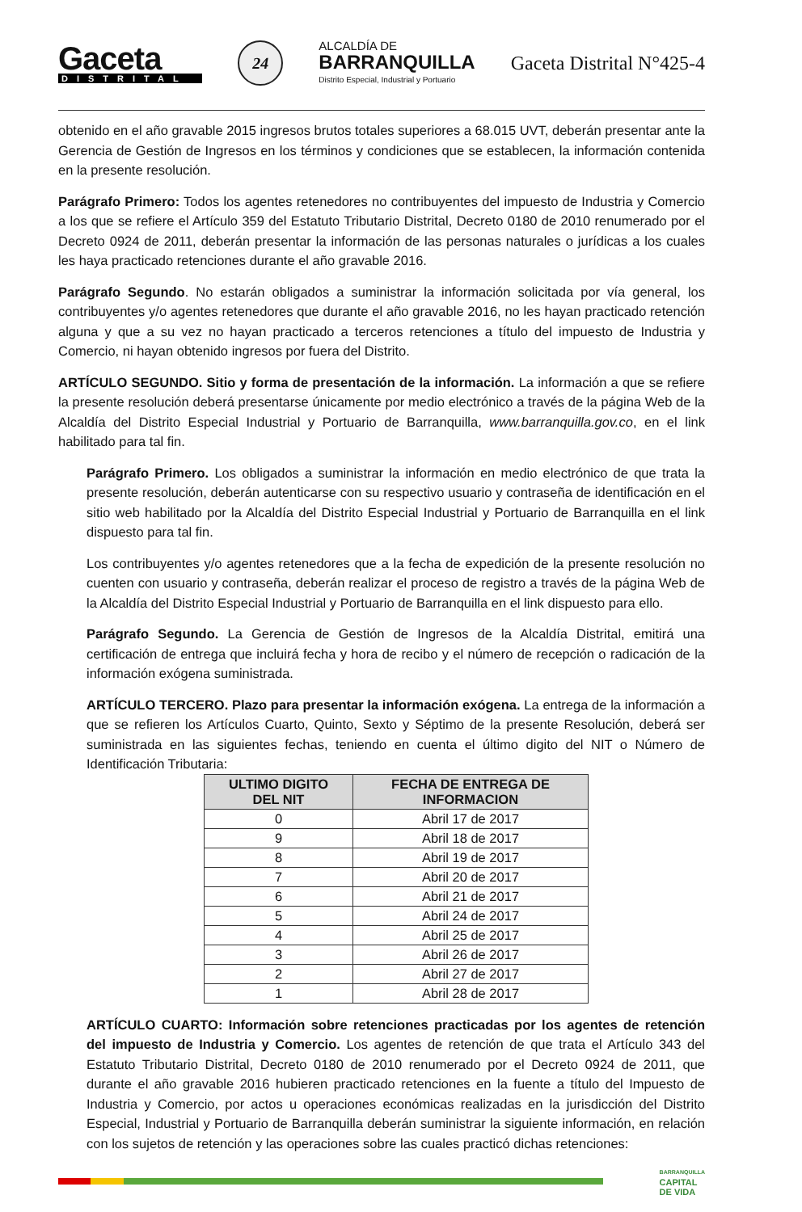Gaceta
DISTRITAL
24
ALCALDÍA DE
BARRANQUILLA
Distrito Especial, Industrial y Portuario
Gaceta Distrital N°425-4
obtenido en el año gravable 2015 ingresos brutos totales superiores a 68.015 UVT, deberán presentar ante la Gerencia de Gestión de Ingresos en los términos y condiciones que se establecen, la información contenida en la presente resolución.
Parágrafo Primero: Todos los agentes retenedores no contribuyentes del impuesto de Industria y Comercio a los que se refiere el Artículo 359 del Estatuto Tributario Distrital, Decreto 0180 de 2010 renumerado por el Decreto 0924 de 2011, deberán presentar la información de las personas naturales o jurídicas a los cuales les haya practicado retenciones durante el año gravable 2016.
Parágrafo Segundo. No estarán obligados a suministrar la información solicitada por vía general, los contribuyentes y/o agentes retenedores que durante el año gravable 2016, no les hayan practicado retención alguna y que a su vez no hayan practicado a terceros retenciones a título del impuesto de Industria y Comercio, ni hayan obtenido ingresos por fuera del Distrito.
ARTÍCULO SEGUNDO. Sitio y forma de presentación de la información. La información a que se refiere la presente resolución deberá presentarse únicamente por medio electrónico a través de la página Web de la Alcaldía del Distrito Especial Industrial y Portuario de Barranquilla, www.barranquilla.gov.co, en el link habilitado para tal fin.
Parágrafo Primero. Los obligados a suministrar la información en medio electrónico de que trata la presente resolución, deberán autenticarse con su respectivo usuario y contraseña de identificación en el sitio web habilitado por la Alcaldía del Distrito Especial Industrial y Portuario de Barranquilla en el link dispuesto para tal fin.
Los contribuyentes y/o agentes retenedores que a la fecha de expedición de la presente resolución no cuenten con usuario y contraseña, deberán realizar el proceso de registro a través de la página Web de la Alcaldía del Distrito Especial Industrial y Portuario de Barranquilla en el link dispuesto para ello.
Parágrafo Segundo. La Gerencia de Gestión de Ingresos de la Alcaldía Distrital, emitirá una certificación de entrega que incluirá fecha y hora de recibo y el número de recepción o radicación de la información exógena suministrada.
ARTÍCULO TERCERO. Plazo para presentar la información exógena. La entrega de la información a que se refieren los Artículos Cuarto, Quinto, Sexto y Séptimo de la presente Resolución, deberá ser suministrada en las siguientes fechas, teniendo en cuenta el último digito del NIT o Número de Identificación Tributaria:
| ULTIMO DIGITO DEL NIT | FECHA DE ENTREGA DE INFORMACION |
| --- | --- |
| 0 | Abril 17 de 2017 |
| 9 | Abril 18 de 2017 |
| 8 | Abril 19 de 2017 |
| 7 | Abril 20 de 2017 |
| 6 | Abril 21 de 2017 |
| 5 | Abril 24 de 2017 |
| 4 | Abril 25 de 2017 |
| 3 | Abril 26 de 2017 |
| 2 | Abril 27 de 2017 |
| 1 | Abril 28 de 2017 |
ARTÍCULO CUARTO: Información sobre retenciones practicadas por los agentes de retención del impuesto de Industria y Comercio. Los agentes de retención de que trata el Artículo 343 del Estatuto Tributario Distrital, Decreto 0180 de 2010 renumerado por el Decreto 0924 de 2011, que durante el año gravable 2016 hubieren practicado retenciones en la fuente a título del Impuesto de Industria y Comercio, por actos u operaciones económicas realizadas en la jurisdicción del Distrito Especial, Industrial y Portuario de Barranquilla deberán suministrar la siguiente información, en relación con los sujetos de retención y las operaciones sobre las cuales practicó dichas retenciones:
BARRANQUILLA
CAPITAL
DE VIDA